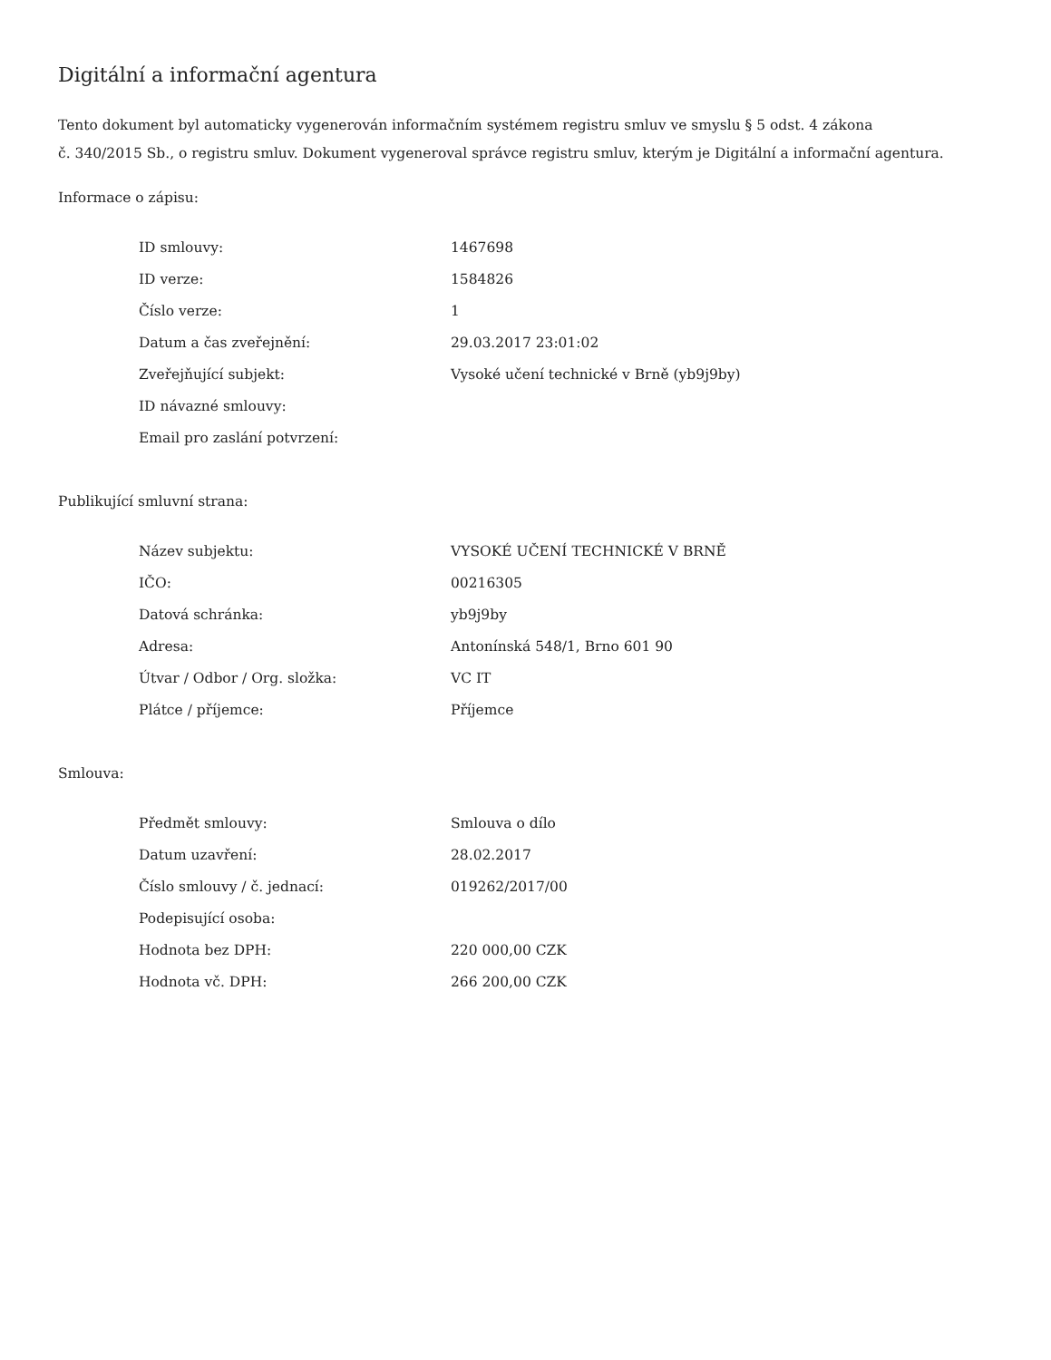Digitální a informační agentura
Tento dokument byl automaticky vygenerován informačním systémem registru smluv ve smyslu § 5 odst. 4 zákona
č. 340/2015 Sb., o registru smluv. Dokument vygeneroval správce registru smluv, kterým je Digitální a informační agentura.
Informace o zápisu:
| ID smlouvy: | 1467698 |
| ID verze: | 1584826 |
| Číslo verze: | 1 |
| Datum a čas zveřejnění: | 29.03.2017 23:01:02 |
| Zveřejňující subjekt: | Vysoké učení technické v Brně (yb9j9by) |
| ID návazné smlouvy: | |
| Email pro zaslání potvrzení: | |
Publikující smluvní strana:
| Název subjektu: | VYSOKÉ UČENÍ TECHNICKÉ V BRNĚ |
| IČO: | 00216305 |
| Datová schránka: | yb9j9by |
| Adresa: | Antonínská 548/1, Brno 601 90 |
| Útvar / Odbor / Org. složka: | VC IT |
| Plátce / příjemce: | Příjemce |
Smlouva:
| Předmět smlouvy: | Smlouva o dílo |
| Datum uzavření: | 28.02.2017 |
| Číslo smlouvy / č. jednací: | 019262/2017/00 |
| Podepisující osoba: | |
| Hodnota bez DPH: | 220 000,00 CZK |
| Hodnota vč. DPH: | 266 200,00 CZK |